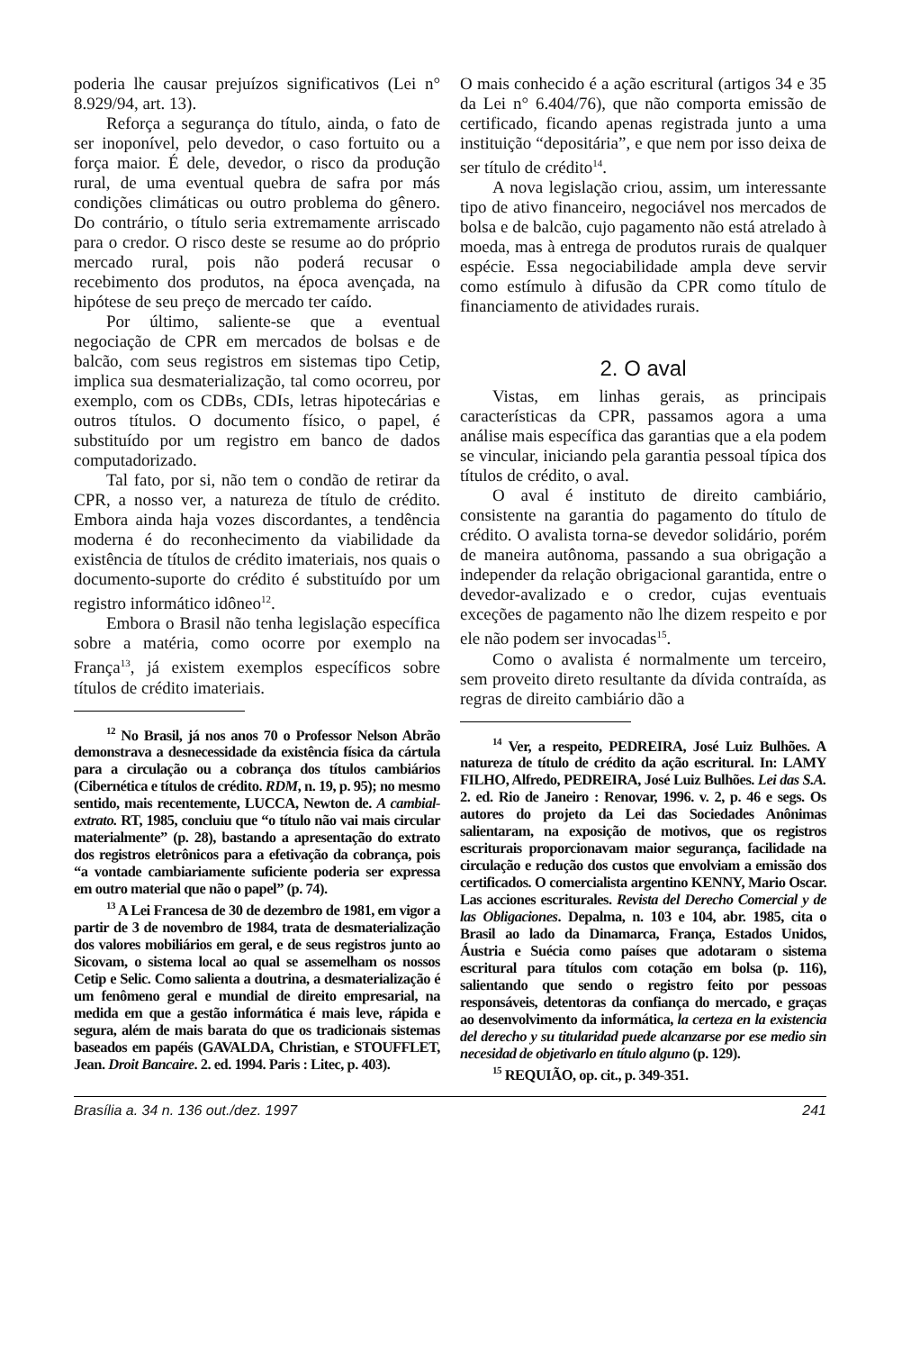poderia lhe causar prejuízos significativos (Lei n° 8.929/94, art. 13).
Reforça a segurança do título, ainda, o fato de ser inoponível, pelo devedor, o caso fortuito ou a força maior. É dele, devedor, o risco da produção rural, de uma eventual quebra de safra por más condições climáticas ou outro problema do gênero. Do contrário, o título seria extremamente arriscado para o credor. O risco deste se resume ao do próprio mercado rural, pois não poderá recusar o recebimento dos produtos, na época avençada, na hipótese de seu preço de mercado ter caído.
Por último, saliente-se que a eventual negociação de CPR em mercados de bolsas e de balcão, com seus registros em sistemas tipo Cetip, implica sua desmaterialização, tal como ocorreu, por exemplo, com os CDBs, CDIs, letras hipotecárias e outros títulos. O documento físico, o papel, é substituído por um registro em banco de dados computadorizado.
Tal fato, por si, não tem o condão de retirar da CPR, a nosso ver, a natureza de título de crédito. Embora ainda haja vozes discordantes, a tendência moderna é do reconhecimento da viabilidade da existência de títulos de crédito imateriais, nos quais o documento-suporte do crédito é substituído por um registro informático idôneo<sup>12</sup>.
Embora o Brasil não tenha legislação específica sobre a matéria, como ocorre por exemplo na França<sup>13</sup>, já existem exemplos específicos sobre títulos de crédito imateriais.
<sup>12</sup> No Brasil, já nos anos 70 o Professor Nelson Abrão demonstrava a desnecessidade da existência física da cártula para a circulação ou a cobrança dos títulos cambiários (Cibernética e títulos de crédito. RDM, n. 19, p. 95); no mesmo sentido, mais recentemente, LUCCA, Newton de. A cambial-extrato. RT, 1985, concluiu que “o título não vai mais circular materialmente” (p. 28), bastando a apresentação do extrato dos registros eletrônicos para a efetivação da cobrança, pois “a vontade cambiariamente suficiente poderia ser expressa em outro material que não o papel” (p. 74).
<sup>13</sup> A Lei Francesa de 30 de dezembro de 1981, em vigor a partir de 3 de novembro de 1984, trata de desmaterialização dos valores mobiliários em geral, e de seus registros junto ao Sicovam, o sistema local ao qual se assemelham os nossos Cetip e Selic. Como salienta a doutrina, a desmaterialização é um fenômeno geral e mundial de direito empresarial, na medida em que a gestão informática é mais leve, rápida e segura, além de mais barata do que os tradicionais sistemas baseados em papéis (GAVALDA, Christian, e STOUFFLET, Jean. Droit Bancaire. 2. ed. 1994. Paris : Litec, p. 403).
O mais conhecido é a ação escritural (artigos 34 e 35 da Lei n° 6.404/76), que não comporta emissão de certificado, ficando apenas registrada junto a uma instituição “depositária”, e que nem por isso deixa de ser título de crédito<sup>14</sup>.
A nova legislação criou, assim, um interessante tipo de ativo financeiro, negociável nos mercados de bolsa e de balcão, cujo pagamento não está atrelado à moeda, mas à entrega de produtos rurais de qualquer espécie. Essa negociabilidade ampla deve servir como estímulo à difusão da CPR como título de financiamento de atividades rurais.
2. O aval
Vistas, em linhas gerais, as principais características da CPR, passamos agora a uma análise mais específica das garantias que a ela podem se vincular, iniciando pela garantia pessoal típica dos títulos de crédito, o aval.
O aval é instituto de direito cambiário, consistente na garantia do pagamento do título de crédito. O avalista torna-se devedor solidário, porém de maneira autônoma, passando a sua obrigação a independer da relação obrigacional garantida, entre o devedor-avalizado e o credor, cujas eventuais exceções de pagamento não lhe dizem respeito e por ele não podem ser invocadas<sup>15</sup>.
Como o avalista é normalmente um terceiro, sem proveito direto resultante da dívida contraída, as regras de direito cambiário dão a
<sup>14</sup> Ver, a respeito, PEDREIRA, José Luiz Bulhões. A natureza de título de crédito da ação escritural. In: LAMY FILHO, Alfredo, PEDREIRA, José Luiz Bulhões. Lei das S.A. 2. ed. Rio de Janeiro : Renovar, 1996. v. 2, p. 46 e segs. Os autores do projeto da Lei das Sociedades Anônimas salientaram, na exposição de motivos, que os registros escriturais proporcionavam maior segurança, facilidade na circulação e redução dos custos que envolviam a emissão dos certificados. O comercialista argentino KENNY, Mario Oscar. Las acciones escriturales. Revista del Derecho Comercial y de las Obligaciones. Depalma, n. 103 e 104, abr. 1985, cita o Brasil ao lado da Dinamarca, França, Estados Unidos, Áustria e Suécia como países que adotaram o sistema escritural para títulos com cotação em bolsa (p. 116), salientando que sendo o registro feito por pessoas responsáveis, detentoras da confiança do mercado, e graças ao desenvolvimento da informática, la certeza en la existencia del derecho y su titularidad puede alcanzarse por ese medio sin necesidad de objetivarlo en título alguno (p. 129).
<sup>15</sup> REQUIÃO, op. cit., p. 349-351.
Brasília a. 34 n. 136 out./dez. 1997 241